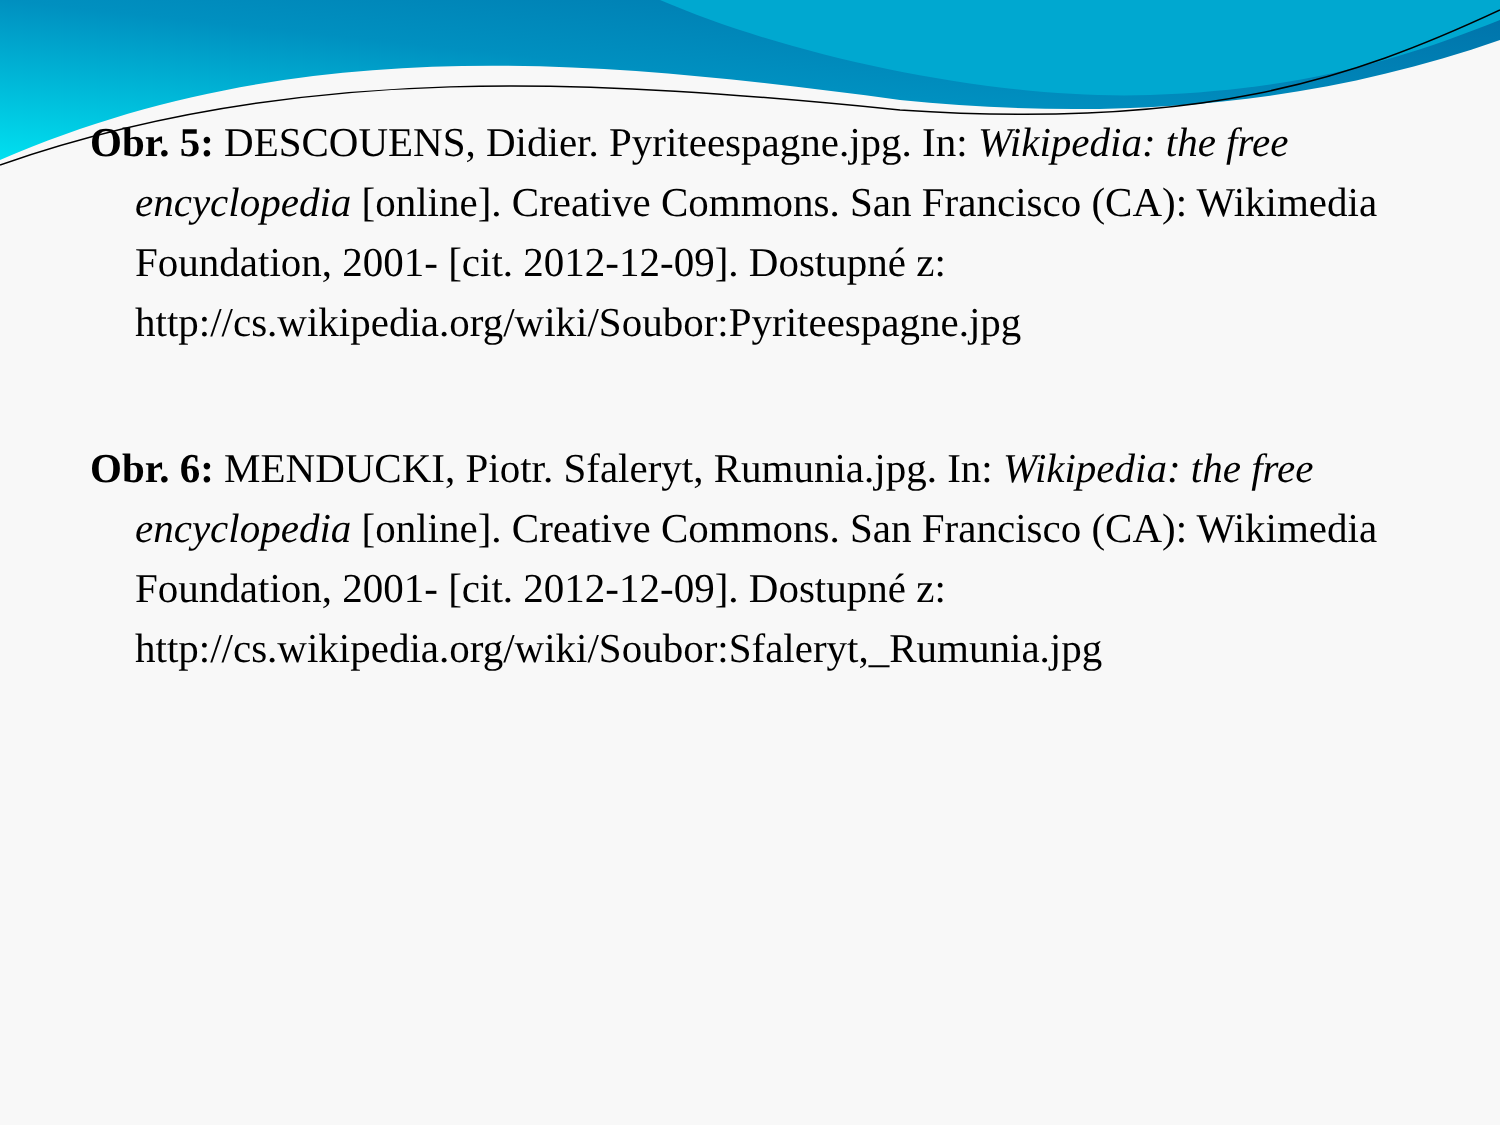Obr. 5: DESCOUENS, Didier. Pyriteespagne.jpg. In: Wikipedia: the free encyclopedia [online]. Creative Commons. San Francisco (CA): Wikimedia Foundation, 2001- [cit. 2012-12-09]. Dostupné z: http://cs.wikipedia.org/wiki/Soubor:Pyriteespagne.jpg
Obr. 6: MENDUCKI, Piotr. Sfaleryt, Rumunia.jpg. In: Wikipedia: the free encyclopedia [online]. Creative Commons. San Francisco (CA): Wikimedia Foundation, 2001- [cit. 2012-12-09]. Dostupné z: http://cs.wikipedia.org/wiki/Soubor:Sfaleryt,_Rumunia.jpg